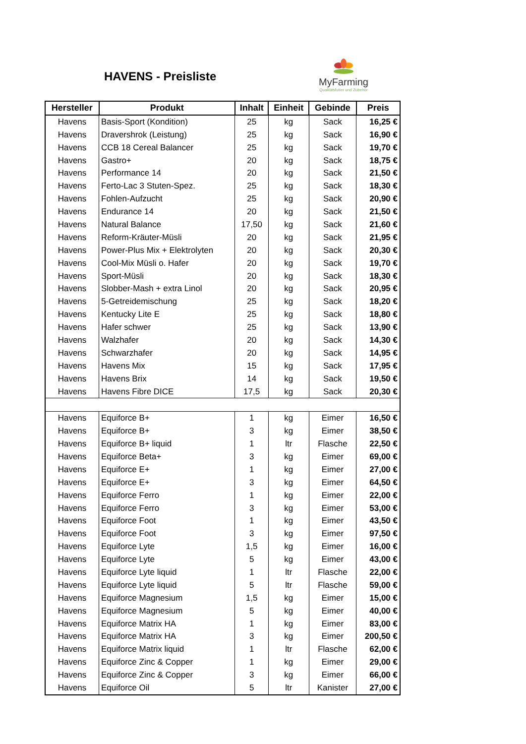HAVENS - Preisliste
MyFarming
Qualitätsfutter und Zubehör
| Hersteller | Produkt | Inhalt | Einheit | Gebinde | Preis |
| --- | --- | --- | --- | --- | --- |
| Havens | Basis-Sport (Kondition) | 25 | kg | Sack | 16,25 € |
| Havens | Dravershrok (Leistung) | 25 | kg | Sack | 16,90 € |
| Havens | CCB 18 Cereal Balancer | 25 | kg | Sack | 19,70 € |
| Havens | Gastro+ | 20 | kg | Sack | 18,75 € |
| Havens | Performance 14 | 20 | kg | Sack | 21,50 € |
| Havens | Ferto-Lac 3 Stuten-Spez. | 25 | kg | Sack | 18,30 € |
| Havens | Fohlen-Aufzucht | 25 | kg | Sack | 20,90 € |
| Havens | Endurance 14 | 20 | kg | Sack | 21,50 € |
| Havens | Natural Balance | 17,50 | kg | Sack | 21,60 € |
| Havens | Reform-Kräuter-Müsli | 20 | kg | Sack | 21,95 € |
| Havens | Power-Plus Mix + Elektrolyten | 20 | kg | Sack | 20,30 € |
| Havens | Cool-Mix Müsli o. Hafer | 20 | kg | Sack | 19,70 € |
| Havens | Sport-Müsli | 20 | kg | Sack | 18,30 € |
| Havens | Slobber-Mash + extra Linol | 20 | kg | Sack | 20,95 € |
| Havens | 5-Getreidemischung | 25 | kg | Sack | 18,20 € |
| Havens | Kentucky Lite E | 25 | kg | Sack | 18,80 € |
| Havens | Hafer schwer | 25 | kg | Sack | 13,90 € |
| Havens | Walzhafer | 20 | kg | Sack | 14,30 € |
| Havens | Schwarzhafer | 20 | kg | Sack | 14,95 € |
| Havens | Havens Mix | 15 | kg | Sack | 17,95 € |
| Havens | Havens Brix | 14 | kg | Sack | 19,50 € |
| Havens | Havens Fibre DICE | 17,5 | kg | Sack | 20,30 € |
| Havens | Equiforce B+ | 1 | kg | Eimer | 16,50 € |
| Havens | Equiforce B+ | 3 | kg | Eimer | 38,50 € |
| Havens | Equiforce B+ liquid | 1 | ltr | Flasche | 22,50 € |
| Havens | Equiforce Beta+ | 3 | kg | Eimer | 69,00 € |
| Havens | Equiforce E+ | 1 | kg | Eimer | 27,00 € |
| Havens | Equiforce E+ | 3 | kg | Eimer | 64,50 € |
| Havens | Equiforce Ferro | 1 | kg | Eimer | 22,00 € |
| Havens | Equiforce Ferro | 3 | kg | Eimer | 53,00 € |
| Havens | Equiforce Foot | 1 | kg | Eimer | 43,50 € |
| Havens | Equiforce Foot | 3 | kg | Eimer | 97,50 € |
| Havens | Equiforce Lyte | 1,5 | kg | Eimer | 16,00 € |
| Havens | Equiforce Lyte | 5 | kg | Eimer | 43,00 € |
| Havens | Equiforce Lyte liquid | 1 | ltr | Flasche | 22,00 € |
| Havens | Equiforce Lyte liquid | 5 | ltr | Flasche | 59,00 € |
| Havens | Equiforce Magnesium | 1,5 | kg | Eimer | 15,00 € |
| Havens | Equiforce Magnesium | 5 | kg | Eimer | 40,00 € |
| Havens | Equiforce Matrix HA | 1 | kg | Eimer | 83,00 € |
| Havens | Equiforce Matrix HA | 3 | kg | Eimer | 200,50 € |
| Havens | Equiforce Matrix liquid | 1 | ltr | Flasche | 62,00 € |
| Havens | Equiforce Zinc & Copper | 1 | kg | Eimer | 29,00 € |
| Havens | Equiforce Zinc & Copper | 3 | kg | Eimer | 66,00 € |
| Havens | Equiforce Oil | 5 | ltr | Kanister | 27,00 € |